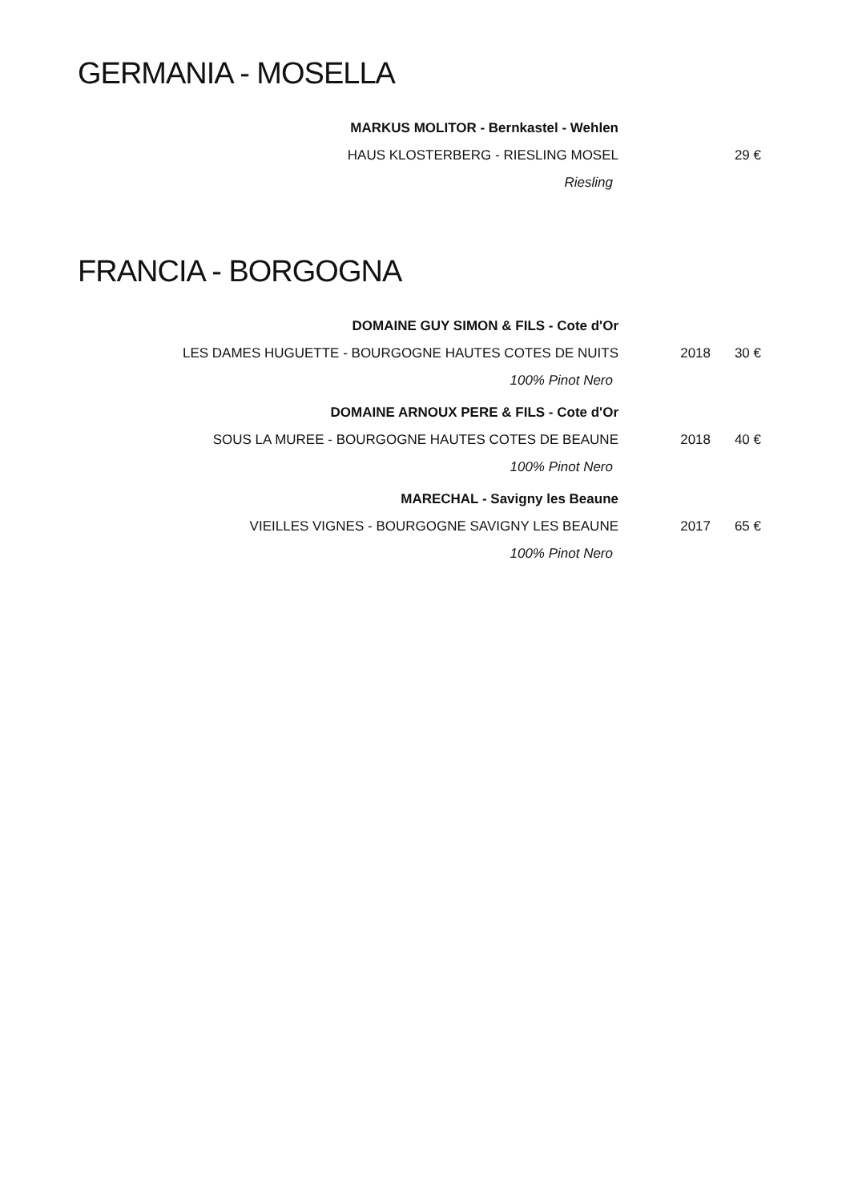GERMANIA - MOSELLA
MARKUS MOLITOR - Bernkastel - Wehlen
HAUS KLOSTERBERG - RIESLING MOSEL 29 €
Riesling
FRANCIA - BORGOGNA
DOMAINE GUY SIMON & FILS - Cote d'Or
LES DAMES HUGUETTE - BOURGOGNE HAUTES COTES DE NUITS 2018 30 €
100% Pinot Nero
DOMAINE ARNOUX PERE & FILS - Cote d'Or
SOUS LA MUREE - BOURGOGNE HAUTES COTES DE BEAUNE 2018 40 €
100% Pinot Nero
MARECHAL - Savigny les Beaune
VIEILLES VIGNES - BOURGOGNE SAVIGNY LES BEAUNE 2017 65 €
100% Pinot Nero